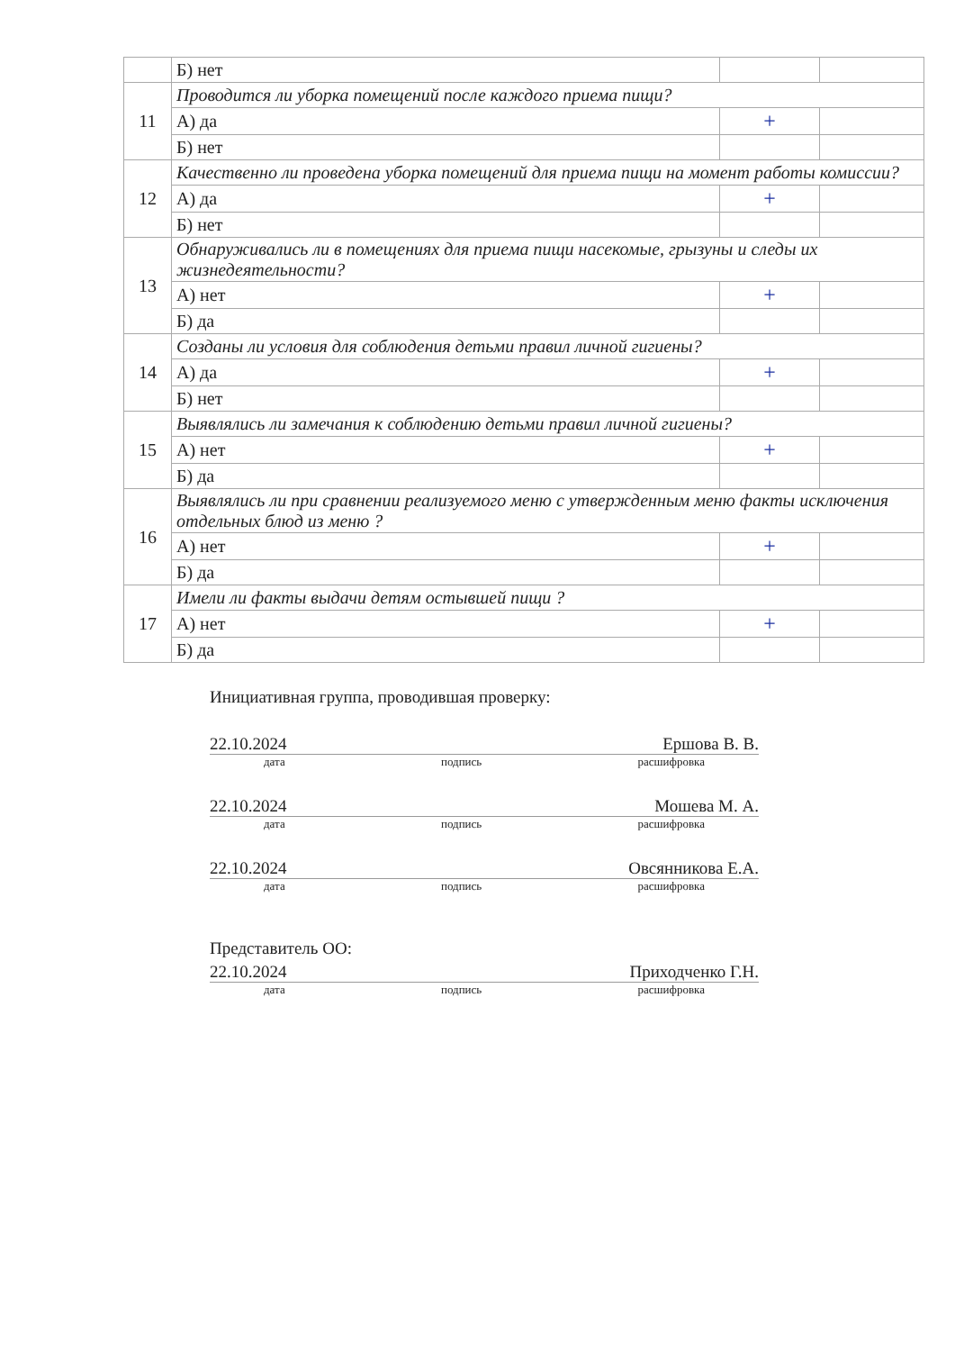| | Б) нет | | |
| 11 | Проводится ли уборка помещений после каждого приема пищи? | | |
| | А) да | + | |
| | Б) нет | | |
| 12 | Качественно ли проведена уборка помещений для приема пищи на момент работы комиссии? | | |
| | А) да | + | |
| | Б) нет | | |
| 13 | Обнаруживались ли в помещениях для приема пищи насекомые, грызуны и следы их жизнедеятельности? | | |
| | А) нет | + | |
| | Б) да | | |
| 14 | Созданы ли условия для соблюдения детьми правил личной гигиены? | | |
| | А) да | + | |
| | Б) нет | | |
| 15 | Выявлялись ли замечания к соблюдению детьми правил личной гигиены? | | |
| | А) нет | + | |
| | Б) да | | |
| 16 | Выявлялись ли при сравнении реализуемого меню с утвержденным меню факты исключения отдельных блюд из меню ? | | |
| | А) нет | + | |
| | Б) да | | |
| 17 | Имели ли факты выдачи детям остывшей пищи ? | | |
| | А) нет | + | |
| | Б) да | | |
Инициативная группа, проводившая проверку:
22.10.2024 Ершова В. В.
дата подпись расшифровка
22.10.2024 Мошева М. А.
дата подпись расшифровка
22.10.2024 Овсянникова Е.А.
дата подпись расшифровка
Представитель ОО:
22.10.2024 Приходченко Г.Н.
дата подпись расшифровка